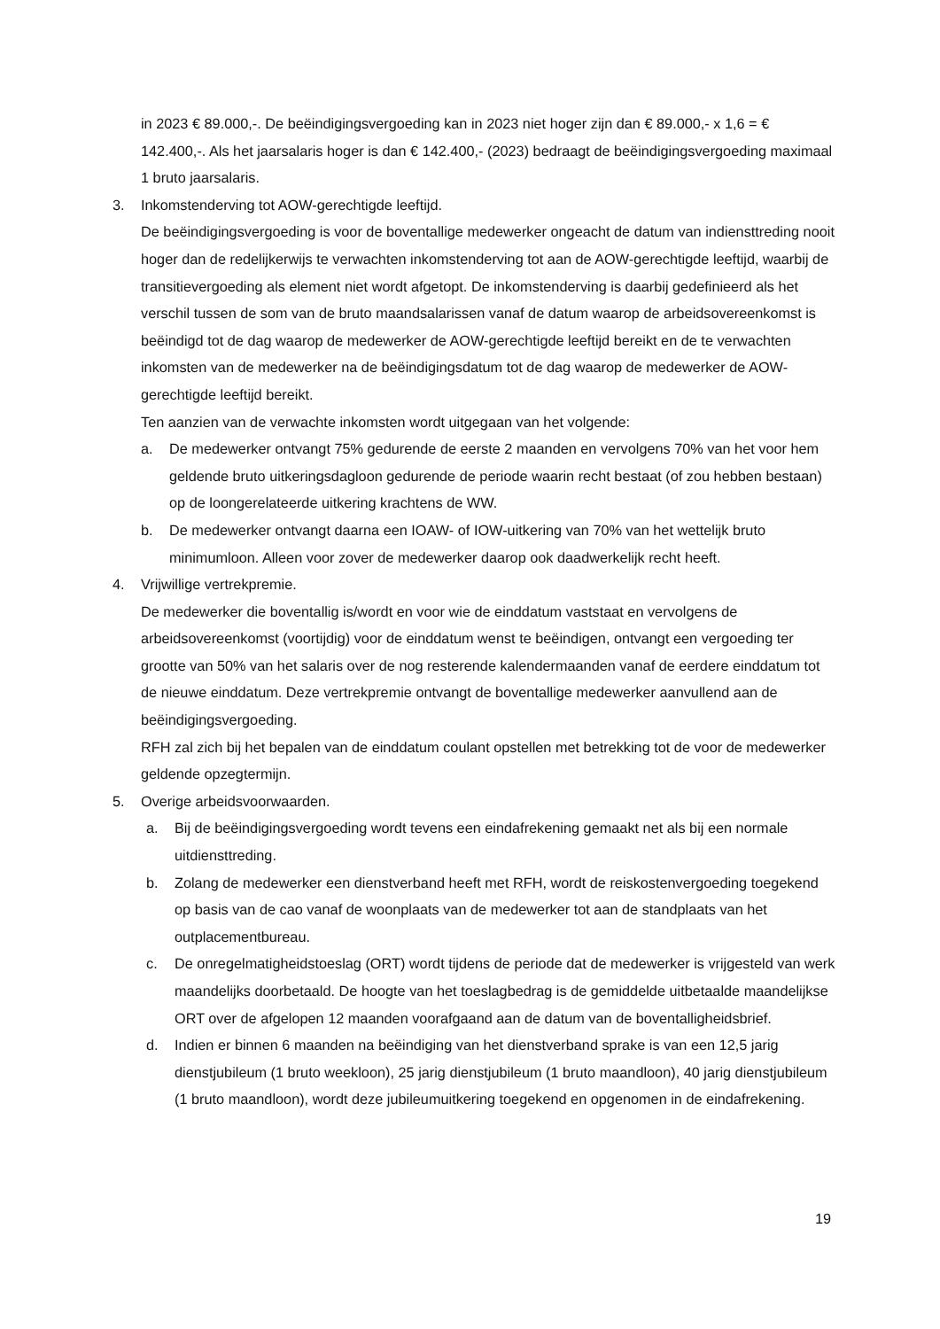in 2023 € 89.000,-. De beëindigingsvergoeding kan in 2023 niet hoger zijn dan € 89.000,- x 1,6 = € 142.400,-. Als het jaarsalaris hoger is dan € 142.400,- (2023) bedraagt de beëindigingsvergoeding maximaal 1 bruto jaarsalaris.
3. Inkomstenderving tot AOW-gerechtigde leeftijd.
De beëindigingsvergoeding is voor de boventallige medewerker ongeacht de datum van indiensttreding nooit hoger dan de redelijkerwijs te verwachten inkomstenderving tot aan de AOW-gerechtigde leeftijd, waarbij de transitievergoeding als element niet wordt afgetopt. De inkomstenderving is daarbij gedefinieerd als het verschil tussen de som van de bruto maandsalarissen vanaf de datum waarop de arbeidsovereenkomst is beëindigd tot de dag waarop de medewerker de AOW-gerechtigde leeftijd bereikt en de te verwachten inkomsten van de medewerker na de beëindigingsdatum tot de dag waarop de medewerker de AOW-gerechtigde leeftijd bereikt.
Ten aanzien van de verwachte inkomsten wordt uitgegaan van het volgende:
a. De medewerker ontvangt 75% gedurende de eerste 2 maanden en vervolgens 70% van het voor hem geldende bruto uitkeringsdagloon gedurende de periode waarin recht bestaat (of zou hebben bestaan) op de loongerelateerde uitkering krachtens de WW.
b. De medewerker ontvangt daarna een IOAW- of IOW-uitkering van 70% van het wettelijk bruto minimumloon. Alleen voor zover de medewerker daarop ook daadwerkelijk recht heeft.
4. Vrijwillige vertrekpremie.
De medewerker die boventallig is/wordt en voor wie de einddatum vaststaat en vervolgens de arbeidsovereenkomst (voortijdig) voor de einddatum wenst te beëindigen, ontvangt een vergoeding ter grootte van 50% van het salaris over de nog resterende kalendermaanden vanaf de eerdere einddatum tot de nieuwe einddatum. Deze vertrekpremie ontvangt de boventallige medewerker aanvullend aan de beëindigingsvergoeding.
RFH zal zich bij het bepalen van de einddatum coulant opstellen met betrekking tot de voor de medewerker geldende opzegtermijn.
5. Overige arbeidsvoorwaarden.
a. Bij de beëindigingsvergoeding wordt tevens een eindafrekening gemaakt net als bij een normale uitdiensttreding.
b. Zolang de medewerker een dienstverband heeft met RFH, wordt de reiskostenvergoeding toegekend op basis van de cao vanaf de woonplaats van de medewerker tot aan de standplaats van het outplacementbureau.
c. De onregelmatigheidstoeslag (ORT) wordt tijdens de periode dat de medewerker is vrijgesteld van werk maandelijks doorbetaald. De hoogte van het toeslagbedrag is de gemiddelde uitbetaalde maandelijkse ORT over de afgelopen 12 maanden voorafgaand aan de datum van de boventalligheidsbrief.
d. Indien er binnen 6 maanden na beëindiging van het dienstverband sprake is van een 12,5 jarig dienstjubileum (1 bruto weekloon), 25 jarig dienstjubileum (1 bruto maandloon), 40 jarig dienstjubileum (1 bruto maandloon), wordt deze jubileumuitkering toegekend en opgenomen in de eindafrekening.
19